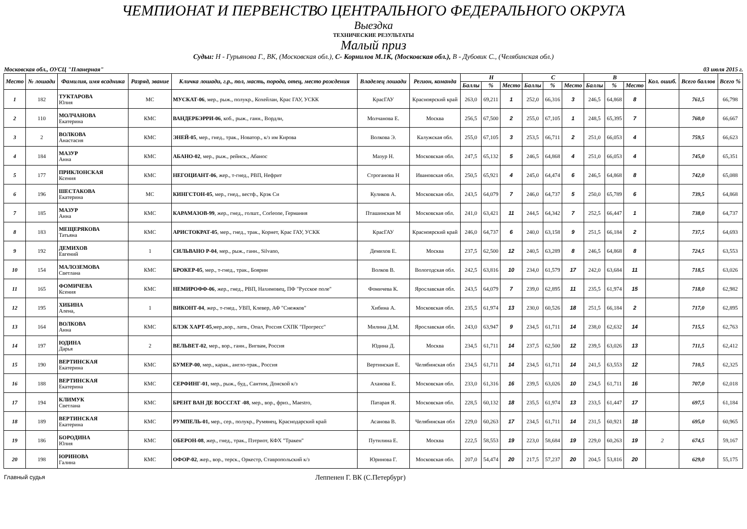ЧЕМПИОНАТ И ПЕРВЕНСТВО ЦЕНТРАЛЬНОГО ФЕДЕРАЛЬНОГО ОКРУГА
Выездка
ТЕХНИЧЕСКИЕ РЕЗУЛЬТАТЫ
Малый приз
Судьи: Н - Гурьянова Г., ВК, (Московская обл.), С- Корнилов М.1К, (Московская обл.), В - Дубовик С., (Челябинская обл.)
Московская обл., ОУСЦ "Планерная" 03 июля 2015 г.
| Место | № лошади | Фамилия, имя всадника | Разряд, звание | Кличка лошади, г.р., пол, масть, порода, отец, место рождения | Владелец лошади | Регион, команда | Н | | | С | | | В | | | Кол. ошиб. | Всего баллов | Всего % |
| --- | --- | --- | --- | --- | --- | --- | --- | --- | --- | --- | --- | --- | --- | --- | --- | --- | --- | --- |
| | | | | | | | Баллы | % | Место | Баллы | % | Место | Баллы | % | Место | | | |
| 1 | 182 | ТУКТАРОВА Юлия | МС | МУСКАТ-06 , мер., рыж., полукр., Кохейлан, Крас ГАУ, УСКК | КрасГАУ | Красноярский край | 263,0 | 69,211 | 1 | 252,0 | 66,316 | 3 | 246,5 | 64,868 | 8 | | 761,5 | 66,798 |
| 2 | 110 | МОЛЧАНОВА Екатерина | КМС | ВАНДЕРБЭРРИ-06 , коб., рыж., ганн., Вордли, | Молчанова Е. | Москва | 256,5 | 67,500 | 2 | 255,0 | 67,105 | 1 | 248,5 | 65,395 | 7 | | 760,0 | 66,667 |
| 3 | 2 | ВОЛКОВА Анастасия | КМС | ЭНЕЙ-05 , мер., гнед., трак., Новатор., к/з им Кирова | Волкова Э. | Калужская обл. | 255,0 | 67,105 | 3 | 253,5 | 66,711 | 2 | 251,0 | 66,053 | 4 | | 759,5 | 66,623 |
| 4 | 184 | МАЗУР Анна | КМС | АБАНО-02 , мер., рыж., рейнск., Абанос | Мазур Н. | Московская обл. | 247,5 | 65,132 | 5 | 246,5 | 64,868 | 4 | 251,0 | 66,053 | 4 | | 745,0 | 65,351 |
| 5 | 177 | ПРИКЛОНСКАЯ Ксения | КМС | НЕГОЦИАНТ-06 , жер., т-гнед., РВП, Нефрит | Строганова Н | Ивановская обл. | 250,5 | 65,921 | 4 | 245,0 | 64,474 | 6 | 246,5 | 64,868 | 8 | | 742,0 | 65,088 |
| 6 | 196 | ШЕСТАКОВА Екатерина | МС | КИНГСТОН-05 , мер., гнед., вестф., Крэк Си | Куликов А. | Московская обл. | 243,5 | 64,079 | 7 | 246,0 | 64,737 | 5 | 250,0 | 65,789 | 6 | | 739,5 | 64,868 |
| 7 | 185 | МАЗУР Анна | КМС | КАРАМАЗОВ-99 , жер., гнед., голшт., Corleone, Германия | Пташинская М | Московская обл. | 241,0 | 63,421 | 11 | 244,5 | 64,342 | 7 | 252,5 | 66,447 | 1 | | 738,0 | 64,737 |
| 8 | 183 | МЕЩЕРЯКОВА Татьяна | КМС | АРИСТОКРАТ-05 , мер., гнед., трак., Корнет, Крас ГАУ, УСКК | КрасГАУ | Красноярский край | 246,0 | 64,737 | 6 | 240,0 | 63,158 | 9 | 251,5 | 66,184 | 2 | | 737,5 | 64,693 |
| 9 | 192 | ДЕМИХОВ Евгений | 1 | СИЛЬВАНО Р-04 , мер., рыж., ганн., Silvano, | Демихов Е. | Москва | 237,5 | 62,500 | 12 | 240,5 | 63,289 | 8 | 246,5 | 64,868 | 8 | | 724,5 | 63,553 |
| 10 | 154 | МАЛОЗЕМОВА Светлана | КМС | БРОКЕР-05 , мер., т-гнед., трак., Боярин | Волков В. | Вологодская обл. | 242,5 | 63,816 | 10 | 234,0 | 61,579 | 17 | 242,0 | 63,684 | 11 | | 718,5 | 63,026 |
| 11 | 165 | ФОМИЧЕВА Ксения | КМС | НЕМИРОФФ-06 , жер., гнед., РВП, Нахимовец, ПФ "Русское поле" | Фомичева К. | Ярославская обл. | 243,5 | 64,079 | 7 | 239,0 | 62,895 | 11 | 235,5 | 61,974 | 15 | | 718,0 | 62,982 |
| 12 | 195 | ХИБИНА Алена, | 1 | ВИКОНТ-04 , жер., т-гнед., УВП, Клевер, АФ "Снежков" | Хибина А. | Московская обл. | 235,5 | 61,974 | 13 | 230,0 | 60,526 | 18 | 251,5 | 66,184 | 2 | | 717,0 | 62,895 |
| 13 | 164 | ВОЛКОВА Анна | КМС | БЛЭК ХАРТ-05 ,мер.,вор., латв., Опал, Россия СХПК "Прогресс" | Милина Д.М. | Ярославская обл. | 243,0 | 63,947 | 9 | 234,5 | 61,711 | 14 | 238,0 | 62,632 | 14 | | 715,5 | 62,763 |
| 14 | 197 | ЮДИНА Дарья | 2 | ВЕЛЬВЕТ-02 , мер., вор., ганн., Вигвам, Россия | Юдина Д. | Москва | 234,5 | 61,711 | 14 | 237,5 | 62,500 | 12 | 239,5 | 63,026 | 13 | | 711,5 | 62,412 |
| 15 | 190 | ВЕРТИНСКАЯ Екатерина | КМС | БУМЕР-00 , мер., карак., англо-трак., Россия | Вертинская Е. | Челябинская обл | 234,5 | 61,711 | 14 | 234,5 | 61,711 | 14 | 241,5 | 63,553 | 12 | | 710,5 | 62,325 |
| 16 | 188 | ВЕРТИНСКАЯ Екатерина | КМС | СЕРФИНГ-01 , мер., рыж., буд., Сантим, Донской к/з | Аханова Е. | Московская обл. | 233,0 | 61,316 | 16 | 239,5 | 63,026 | 10 | 234,5 | 61,711 | 16 | | 707,0 | 62,018 |
| 17 | 194 | КЛИМУК Светлана | КМС | БРЕНТ ВАН ДЕ ВОССГАТ -08 , мер., вор., фриз., Maestro, | Патарая Я. | Московская обл. | 228,5 | 60,132 | 18 | 235,5 | 61,974 | 13 | 233,5 | 61,447 | 17 | | 697,5 | 61,184 |
| 18 | 189 | ВЕРТИНСКАЯ Екатерина | КМС | РУМПЕЛЬ-01, мер., сер., полукр., Румянец, Краснодарский край | Асанова В. | Челябинская обл | 229,0 | 60,263 | 17 | 234,5 | 61,711 | 14 | 231,5 | 60,921 | 18 | | 695,0 | 60,965 |
| 19 | 186 | БОРОДИНА Юлия | КМС | ОБЕРОН-08 , жер., гнед., трак., Пэтриот, КФХ "Тракен" | Путилина Е. | Москва | 222,5 | 58,553 | 19 | 223,0 | 58,684 | 19 | 229,0 | 60,263 | 19 | 2 | 674,5 | 59,167 |
| 20 | 198 | ЮРИНОВА Галина | КМС | ОФОР-02 , жер., вор., терск., Оркестр, Ставропольский к/з | Юринова Г. | Московская обл. | 207,0 | 54,474 | 20 | 217,5 | 57,237 | 20 | 204,5 | 53,816 | 20 | | 629,0 | 55,175 |
Главный судья Леппенен Г. ВК (С.Петербург)